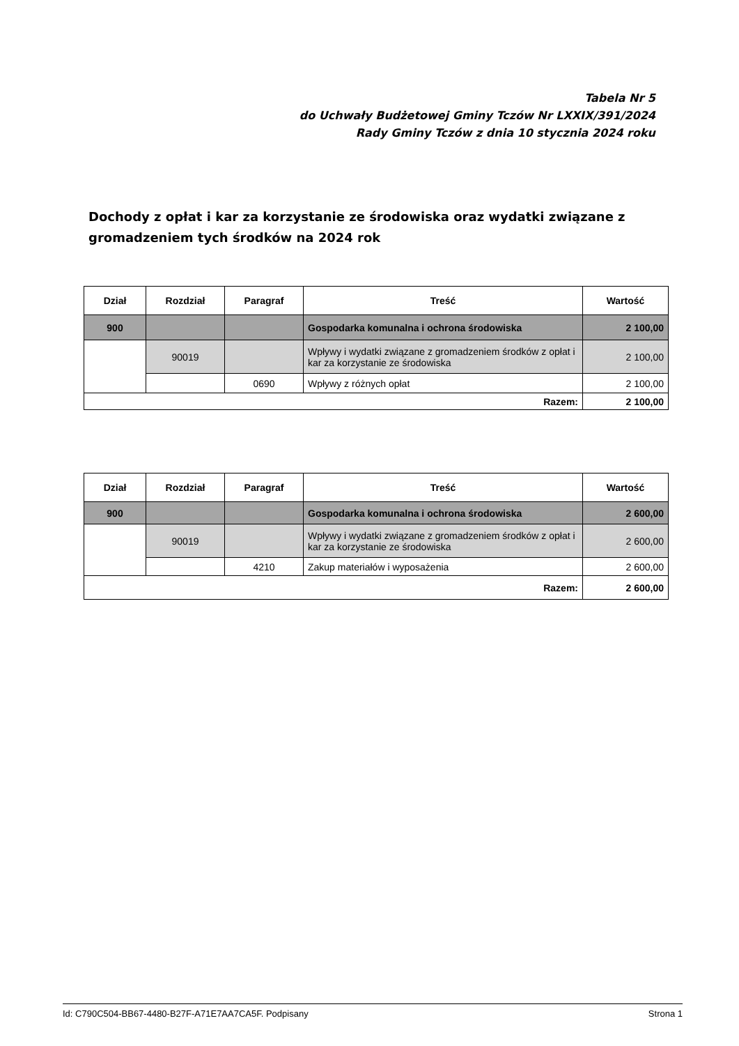Tabela Nr 5
do Uchwały Budżetowej Gminy Tczów Nr LXXIX/391/2024
Rady Gminy Tczów z dnia 10 stycznia 2024 roku
Dochody z opłat i kar za korzystanie ze środowiska oraz wydatki związane z gromadzeniem tych środków na 2024 rok
| Dział | Rozdział | Paragraf | Treść | Wartość |
| --- | --- | --- | --- | --- |
| 900 | | | Gospodarka komunalna i ochrona środowiska | 2 100,00 |
| | 90019 | | Wpływy i wydatki związane z gromadzeniem środków z opłat i kar za korzystanie ze środowiska | 2 100,00 |
| | | 0690 | Wpływy z różnych opłat | 2 100,00 |
| Razem: | | | | 2 100,00 |
| Dział | Rozdział | Paragraf | Treść | Wartość |
| --- | --- | --- | --- | --- |
| 900 | | | Gospodarka komunalna i ochrona środowiska | 2 600,00 |
| | 90019 | | Wpływy i wydatki związane z gromadzeniem środków z opłat i kar za korzystanie ze środowiska | 2 600,00 |
| | | 4210 | Zakup materiałów i wyposażenia | 2 600,00 |
| Razem: | | | | 2 600,00 |
Id: C790C504-BB67-4480-B27F-A71E7AA7CA5F. Podpisany Strona 1